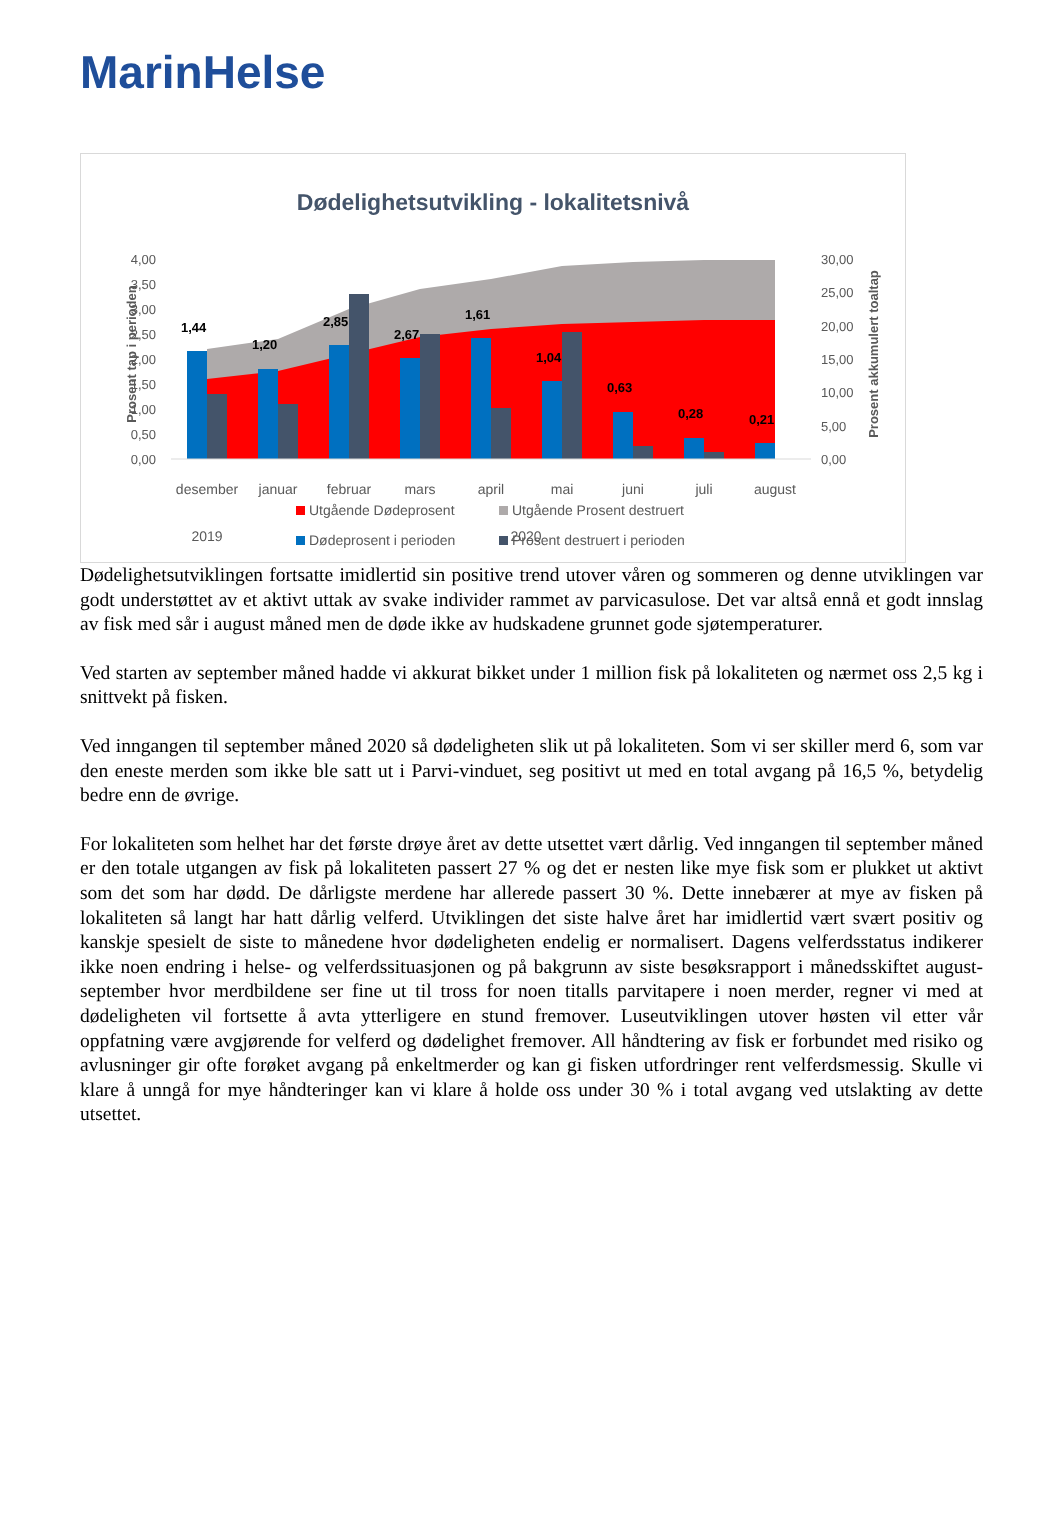MarinHelse
Dødelighetsutvikling - lokalitetsnivå
4,00
3,50
3,00
2,50
2,00
1,50
1,00
0,50
0,00
30,00
25,00
20,00
15,00
10,00
5,00
0,00
Prosent tap i perioden
Prosent akkumulert toaltap
1,44
1,20
2,85
2,67
1,61
1,04
0,63
0,28
0,21
desember
januar
februar
mars
april
mai
juni
juli
august
2019
2020
Utgående Dødeprosent
Utgående Prosent destruert
Dødeprosent i perioden
Prosent destruert i perioden
Dødelighetsutviklingen fortsatte imidlertid sin positive trend utover våren og sommeren og denne utviklingen var godt understøttet av et aktivt uttak av svake individer rammet av parvicasulose. Det var altså ennå et godt innslag av fisk med sår i august måned men de døde ikke av hudskadene grunnet gode sjøtemperaturer.
Ved starten av september måned hadde vi akkurat bikket under 1 million fisk på lokaliteten og nærmet oss 2,5 kg i snittvekt på fisken.
Ved inngangen til september måned 2020 så dødeligheten slik ut på lokaliteten. Som vi ser skiller merd 6, som var den eneste merden som ikke ble satt ut i Parvi-vinduet, seg positivt ut med en total avgang på 16,5 %, betydelig bedre enn de øvrige.
For lokaliteten som helhet har det første drøye året av dette utsettet vært dårlig. Ved inngangen til september måned er den totale utgangen av fisk på lokaliteten passert 27 % og det er nesten like mye fisk som er plukket ut aktivt som det som har dødd. De dårligste merdene har allerede passert 30 %. Dette innebærer at mye av fisken på lokaliteten så langt har hatt dårlig velferd. Utviklingen det siste halve året har imidlertid vært svært positiv og kanskje spesielt de siste to månedene hvor dødeligheten endelig er normalisert. Dagens velferdsstatus indikerer ikke noen endring i helse- og velferdssituasjonen og på bakgrunn av siste besøksrapport i månedsskiftet august-september hvor merdbildene ser fine ut til tross for noen titalls parvitapere i noen merder, regner vi med at dødeligheten vil fortsette å avta ytterligere en stund fremover. Luseutviklingen utover høsten vil etter vår oppfatning være avgjørende for velferd og dødelighet fremover. All håndtering av fisk er forbundet med risiko og avlusninger gir ofte forøket avgang på enkeltmerder og kan gi fisken utfordringer rent velferdsmessig. Skulle vi klare å unngå for mye håndteringer kan vi klare å holde oss under 30 % i total avgang ved utslakting av dette utsettet.